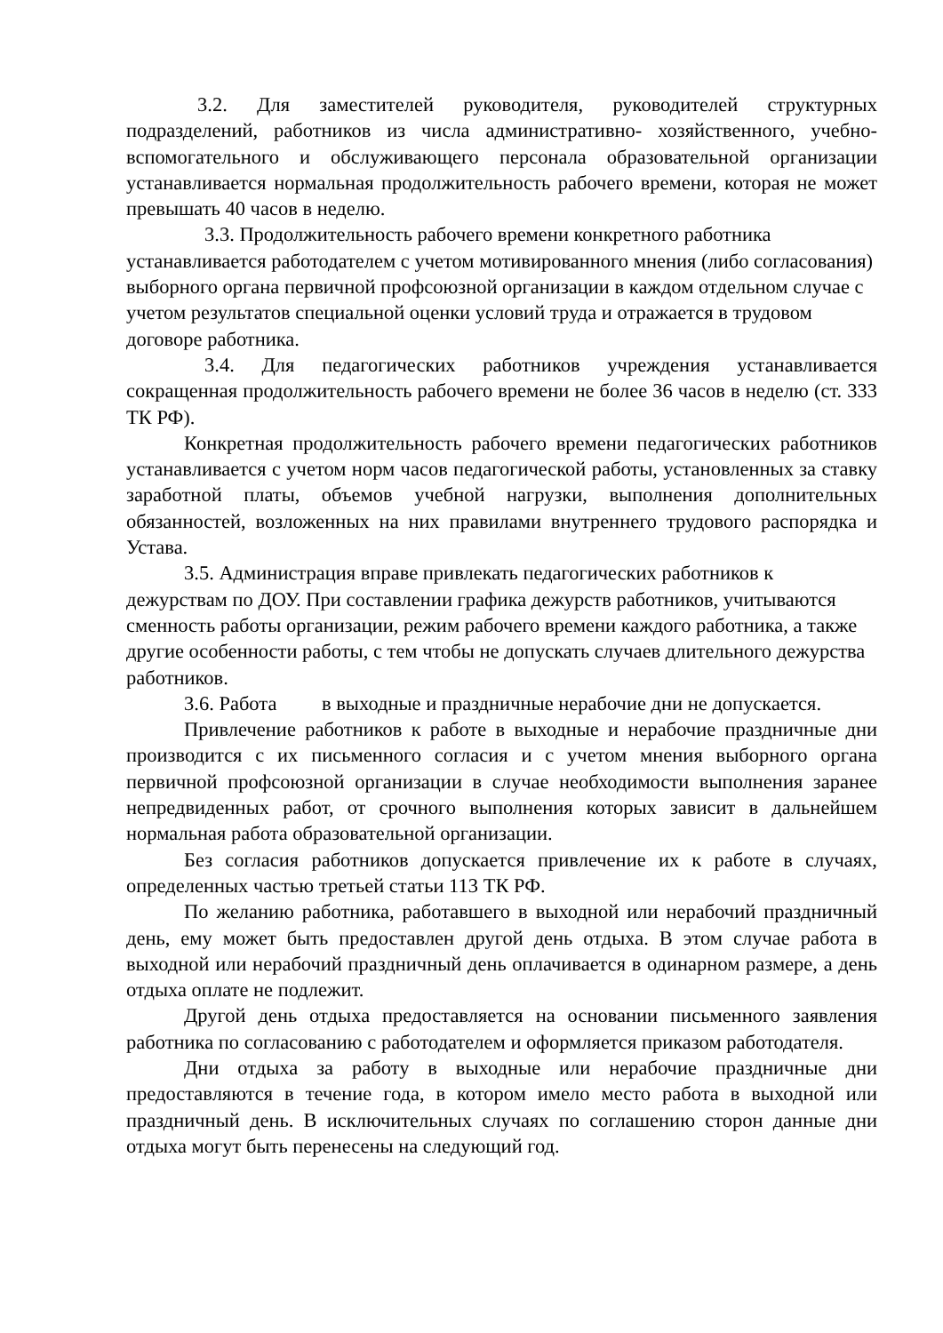3.2. Для заместителей руководителя, руководителей структурных подразделений, работников из числа административно- хозяйственного, учебно-вспомогательного и обслуживающего персонала образовательной организации устанавливается нормальная продолжительность рабочего времени, которая не может превышать 40 часов в неделю.
3.3. Продолжительность рабочего времени конкретного работника устанавливается работодателем с учетом мотивированного мнения (либо согласования) выборного органа первичной профсоюзной организации в каждом отдельном случае с учетом результатов специальной оценки условий труда и отражается в трудовом договоре работника.
3.4. Для педагогических работников учреждения устанавливается сокращенная продолжительность рабочего времени не более 36 часов в неделю (ст. 333 ТК РФ).
Конкретная продолжительность рабочего времени педагогических работников устанавливается с учетом норм часов педагогической работы, установленных за ставку заработной платы, объемов учебной нагрузки, выполнения дополнительных обязанностей, возложенных на них правилами внутреннего трудового распорядка и Устава.
3.5. Администрация вправе привлекать педагогических работников к дежурствам по ДОУ. При составлении графика дежурств работников, учитываются сменность работы организации, режим рабочего времени каждого работника, а также другие особенности работы, с тем чтобы не допускать случаев длительного дежурства работников.
3.6. Работа в выходные и праздничные нерабочие дни не допускается.
Привлечение работников к работе в выходные и нерабочие праздничные дни производится с их письменного согласия и с учетом мнения выборного органа первичной профсоюзной организации в случае необходимости выполнения заранее непредвиденных работ, от срочного выполнения которых зависит в дальнейшем нормальная работа образовательной организации.
Без согласия работников допускается привлечение их к работе в случаях, определенных частью третьей статьи 113 ТК РФ.
По желанию работника, работавшего в выходной или нерабочий праздничный день, ему может быть предоставлен другой день отдыха. В этом случае работа в выходной или нерабочий праздничный день оплачивается в одинарном размере, а день отдыха оплате не подлежит.
Другой день отдыха предоставляется на основании письменного заявления работника по согласованию с работодателем и оформляется приказом работодателя.
Дни отдыха за работу в выходные или нерабочие праздничные дни предоставляются в течение года, в котором имело место работа в выходной или праздничный день. В исключительных случаях по соглашению сторон данные дни отдыха могут быть перенесены на следующий год.